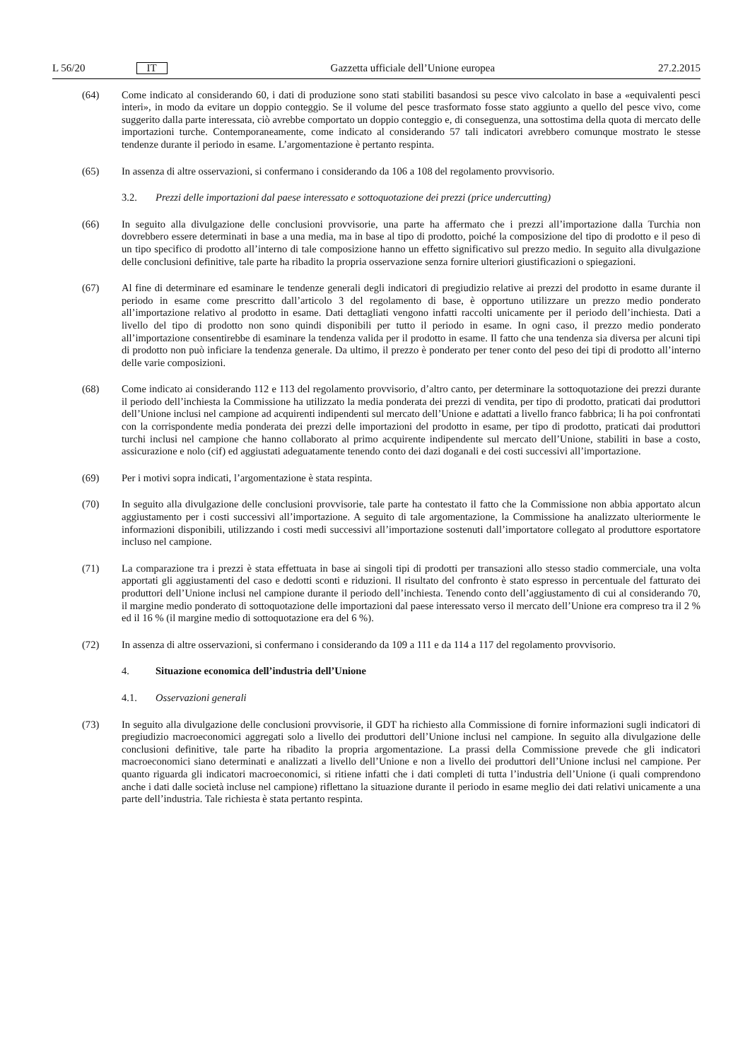L 56/20 IT
Gazzetta ufficiale dell’Unione europea 27.2.2015
(64) Come indicato al considerando 60, i dati di produzione sono stati stabiliti basandosi su pesce vivo calcolato in base a «equivalenti pesci interi», in modo da evitare un doppio conteggio. Se il volume del pesce trasformato fosse stato aggiunto a quello del pesce vivo, come suggerito dalla parte interessata, ciò avrebbe comportato un doppio conteggio e, di conseguenza, una sottostima della quota di mercato delle importazioni turche. Contemporaneamente, come indicato al considerando 57 tali indicatori avrebbero comunque mostrato le stesse tendenze durante il periodo in esame. L’argomentazione è pertanto respinta.
(65) In assenza di altre osservazioni, si confermano i considerando da 106 a 108 del regolamento provvisorio.
3.2. Prezzi delle importazioni dal paese interessato e sottoquotazione dei prezzi (price undercutting)
(66) In seguito alla divulgazione delle conclusioni provvisorie, una parte ha affermato che i prezzi all’importazione dalla Turchia non dovrebbero essere determinati in base a una media, ma in base al tipo di prodotto, poiché la composizione del tipo di prodotto e il peso di un tipo specifico di prodotto all’interno di tale composizione hanno un effetto significativo sul prezzo medio. In seguito alla divulgazione delle conclusioni definitive, tale parte ha ribadito la propria osservazione senza fornire ulteriori giustificazioni o spiegazioni.
(67) Al fine di determinare ed esaminare le tendenze generali degli indicatori di pregiudizio relative ai prezzi del prodotto in esame durante il periodo in esame come prescritto dall’articolo 3 del regolamento di base, è opportuno utilizzare un prezzo medio ponderato all’importazione relativo al prodotto in esame. Dati dettagliati vengono infatti raccolti unicamente per il periodo dell’inchiesta. Dati a livello del tipo di prodotto non sono quindi disponibili per tutto il periodo in esame. In ogni caso, il prezzo medio ponderato all’importazione consentirebbe di esaminare la tendenza valida per il prodotto in esame. Il fatto che una tendenza sia diversa per alcuni tipi di prodotto non può inficiare la tendenza generale. Da ultimo, il prezzo è ponderato per tener conto del peso dei tipi di prodotto all’interno delle varie composizioni.
(68) Come indicato ai considerando 112 e 113 del regolamento provvisorio, d’altro canto, per determinare la sottoquotazione dei prezzi durante il periodo dell’inchiesta la Commissione ha utilizzato la media ponderata dei prezzi di vendita, per tipo di prodotto, praticati dai produttori dell’Unione inclusi nel campione ad acquirenti indipendenti sul mercato dell’Unione e adattati a livello franco fabbrica; li ha poi confrontati con la corrispondente media ponderata dei prezzi delle importazioni del prodotto in esame, per tipo di prodotto, praticati dai produttori turchi inclusi nel campione che hanno collaborato al primo acquirente indipendente sul mercato dell’Unione, stabiliti in base a costo, assicurazione e nolo (cif) ed aggiustati adeguatamente tenendo conto dei dazi doganali e dei costi successivi all’importazione.
(69) Per i motivi sopra indicati, l’argomentazione è stata respinta.
(70) In seguito alla divulgazione delle conclusioni provvisorie, tale parte ha contestato il fatto che la Commissione non abbia apportato alcun aggiustamento per i costi successivi all’importazione. A seguito di tale argomentazione, la Commissione ha analizzato ulteriormente le informazioni disponibili, utilizzando i costi medi successivi all’importazione sostenuti dall’importatore collegato al produttore esportatore incluso nel campione.
(71) La comparazione tra i prezzi è stata effettuata in base ai singoli tipi di prodotti per transazioni allo stesso stadio commerciale, una volta apportati gli aggiustamenti del caso e dedotti sconti e riduzioni. Il risultato del confronto è stato espresso in percentuale del fatturato dei produttori dell’Unione inclusi nel campione durante il periodo dell’inchiesta. Tenendo conto dell’aggiustamento di cui al considerando 70, il margine medio ponderato di sottoquotazione delle importazioni dal paese interessato verso il mercato dell’Unione era compreso tra il 2 % ed il 16 % (il margine medio di sottoquotazione era del 6 %).
(72) In assenza di altre osservazioni, si confermano i considerando da 109 a 111 e da 114 a 117 del regolamento provvisorio.
4. Situazione economica dell’industria dell’Unione
4.1. Osservazioni generali
(73) In seguito alla divulgazione delle conclusioni provvisorie, il GDT ha richiesto alla Commissione di fornire informazioni sugli indicatori di pregiudizio macroeconomici aggregati solo a livello dei produttori dell’Unione inclusi nel campione. In seguito alla divulgazione delle conclusioni definitive, tale parte ha ribadito la propria argomentazione. La prassi della Commissione prevede che gli indicatori macroeconomici siano determinati e analizzati a livello dell’Unione e non a livello dei produttori dell’Unione inclusi nel campione. Per quanto riguarda gli indicatori macroeconomici, si ritiene infatti che i dati completi di tutta l’industria dell’Unione (i quali comprendono anche i dati dalle società incluse nel campione) riflettano la situazione durante il periodo in esame meglio dei dati relativi unicamente a una parte dell’industria. Tale richiesta è stata pertanto respinta.